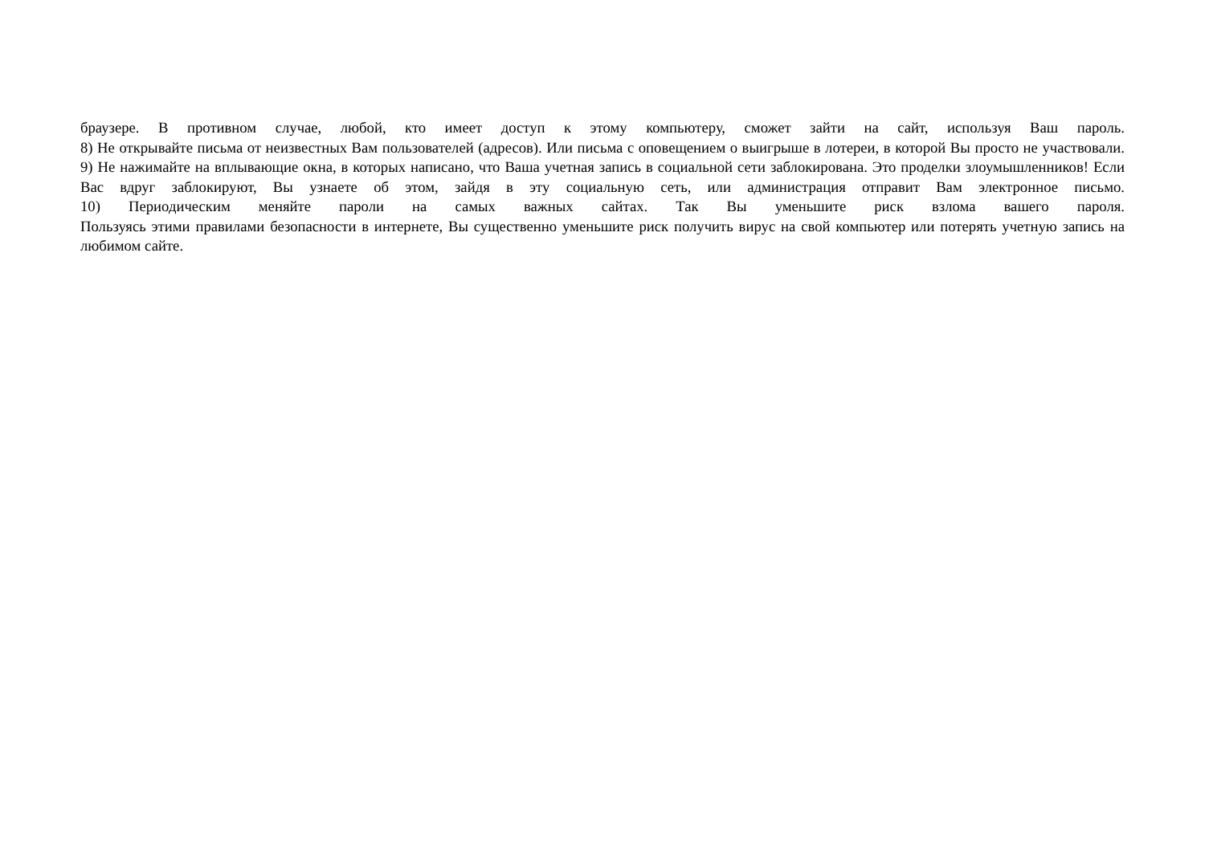браузере. В противном случае, любой, кто имеет доступ к этому компьютеру, сможет зайти на сайт, используя Ваш пароль.
8) Не открывайте письма от неизвестных Вам пользователей (адресов). Или письма с оповещением о выигрыше в лотереи, в которой Вы просто не участвовали.
9) Не нажимайте на вплывающие окна, в которых написано, что Ваша учетная запись в социальной сети заблокирована. Это проделки злоумышленников! Если Вас вдруг заблокируют, Вы узнаете об этом, зайдя в эту социальную сеть, или администрация отправит Вам электронное письмо.
10) Периодическим меняйте пароли на самых важных сайтах. Так Вы уменьшите риск взлома вашего пароля.
Пользуясь этими правилами безопасности в интернете, Вы существенно уменьшите риск получить вирус на свой компьютер или потерять учетную запись на любимом сайте.